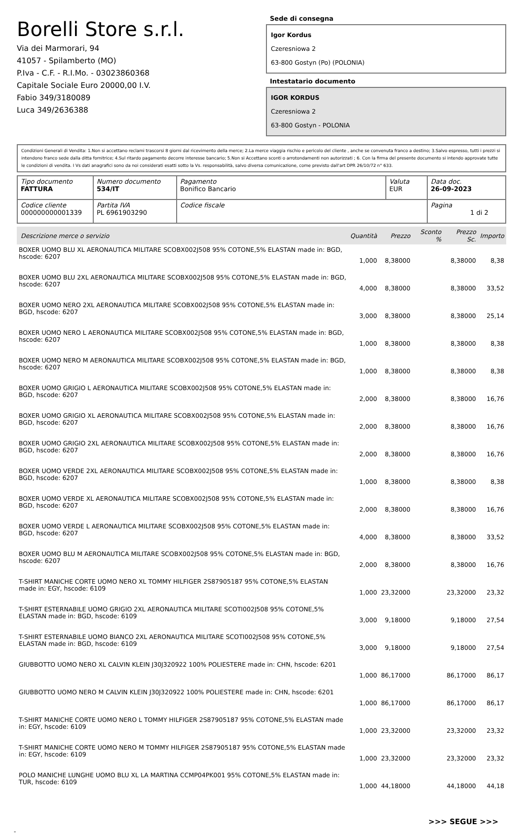Borelli Store s.r.l.
Via dei Marmorari, 94
41057 - Spilamberto (MO)
P.Iva - C.F. - R.I.Mo. - 03023860368
Capitale Sociale Euro 20000,00 I.V.
Fabio 349/3180089
Luca 349/2636388
Sede di consegna
Igor Kordus
Czeresniowa 2
63-800 Gostyn (Po) (POLONIA)
Intestatario documento
IGOR KORDUS
Czeresniowa 2
63-800 Gostyn - POLONIA
Condizioni Generali di Vendita: 1.Non si accettano reclami trascorsi 8 giorni dal ricevimento della merce; 2.La merce viaggia rischio e pericolo del cliente , anche se convenuta franco a destino; 3.Salvo espresso, tutti i prezzi si intendono franco sede dalla ditta fornitrice; 4.Sul ritardo pagamento decorre interesse bancario; 5.Non si Accettano sconti o arrotondamenti non autorizzati ; 6. Con la firma del presente documento si intendo approvate tutte le condizioni di vendita. I Vs dati anagrafici sono da noi considerati esatti sotto la Vs. responsabilità, salvo diversa comunicazione, come previsto dall'art DPR 26/10/72 n° 633.
| Tipo documento FATTURA | Numero documento 534/IT | Pagamento Bonifico Bancario | Valuta EUR | Data doc. 26-09-2023 |
| Codice cliente 000000000001339 | Partita IVA PL 6961903290 | Codice fiscale | | Pagina 1 di 2 |
| Descrizione merce o servizio | Quantità | Prezzo | Sconto % | Prezzo Sc. | Importo |
| --- | --- | --- | --- | --- | --- |
| BOXER UOMO BLU XL AERONAUTICA MILITARE SCOBX002J508 95% COTONE,5% ELASTAN made in: BGD, hscode: 6207 | 1,000 | 8,38000 | | 8,38000 | 8,38 |
| BOXER UOMO BLU 2XL AERONAUTICA MILITARE SCOBX002J508 95% COTONE,5% ELASTAN made in: BGD, hscode: 6207 | 4,000 | 8,38000 | | 8,38000 | 33,52 |
| BOXER UOMO NERO 2XL AERONAUTICA MILITARE SCOBX002J508 95% COTONE,5% ELASTAN made in: BGD, hscode: 6207 | 3,000 | 8,38000 | | 8,38000 | 25,14 |
| BOXER UOMO NERO L AERONAUTICA MILITARE SCOBX002J508 95% COTONE,5% ELASTAN made in: BGD, hscode: 6207 | 1,000 | 8,38000 | | 8,38000 | 8,38 |
| BOXER UOMO NERO M AERONAUTICA MILITARE SCOBX002J508 95% COTONE,5% ELASTAN made in: BGD, hscode: 6207 | 1,000 | 8,38000 | | 8,38000 | 8,38 |
| BOXER UOMO GRIGIO L AERONAUTICA MILITARE SCOBX002J508 95% COTONE,5% ELASTAN made in: BGD, hscode: 6207 | 2,000 | 8,38000 | | 8,38000 | 16,76 |
| BOXER UOMO GRIGIO XL AERONAUTICA MILITARE SCOBX002J508 95% COTONE,5% ELASTAN made in: BGD, hscode: 6207 | 2,000 | 8,38000 | | 8,38000 | 16,76 |
| BOXER UOMO GRIGIO 2XL AERONAUTICA MILITARE SCOBX002J508 95% COTONE,5% ELASTAN made in: BGD, hscode: 6207 | 2,000 | 8,38000 | | 8,38000 | 16,76 |
| BOXER UOMO VERDE 2XL AERONAUTICA MILITARE SCOBX002J508 95% COTONE,5% ELASTAN made in: BGD, hscode: 6207 | 1,000 | 8,38000 | | 8,38000 | 8,38 |
| BOXER UOMO VERDE XL AERONAUTICA MILITARE SCOBX002J508 95% COTONE,5% ELASTAN made in: BGD, hscode: 6207 | 2,000 | 8,38000 | | 8,38000 | 16,76 |
| BOXER UOMO VERDE L AERONAUTICA MILITARE SCOBX002J508 95% COTONE,5% ELASTAN made in: BGD, hscode: 6207 | 4,000 | 8,38000 | | 8,38000 | 33,52 |
| BOXER UOMO BLU M AERONAUTICA MILITARE SCOBX002J508 95% COTONE,5% ELASTAN made in: BGD, hscode: 6207 | 2,000 | 8,38000 | | 8,38000 | 16,76 |
| T-SHIRT MANICHE CORTE UOMO NERO XL TOMMY HILFIGER 2S87905187 95% COTONE,5% ELASTAN made in: EGY, hscode: 6109 | 1,000 | 23,32000 | | 23,32000 | 23,32 |
| T-SHIRT ESTERNABILE UOMO GRIGIO 2XL AERONAUTICA MILITARE SCOTI002J508 95% COTONE,5% ELASTAN made in: BGD, hscode: 6109 | 3,000 | 9,18000 | | 9,18000 | 27,54 |
| T-SHIRT ESTERNABILE UOMO BIANCO 2XL AERONAUTICA MILITARE SCOTI002J508 95% COTONE,5% ELASTAN made in: BGD, hscode: 6109 | 3,000 | 9,18000 | | 9,18000 | 27,54 |
| GIUBBOTTO UOMO NERO XL CALVIN KLEIN J30J320922 100% POLIESTERE made in: CHN, hscode: 6201 | 1,000 | 86,17000 | | 86,17000 | 86,17 |
| GIUBBOTTO UOMO NERO M CALVIN KLEIN J30J320922 100% POLIESTERE made in: CHN, hscode: 6201 | 1,000 | 86,17000 | | 86,17000 | 86,17 |
| T-SHIRT MANICHE CORTE UOMO NERO L TOMMY HILFIGER 2S87905187 95% COTONE,5% ELASTAN made in: EGY, hscode: 6109 | 1,000 | 23,32000 | | 23,32000 | 23,32 |
| T-SHIRT MANICHE CORTE UOMO NERO M TOMMY HILFIGER 2S87905187 95% COTONE,5% ELASTAN made in: EGY, hscode: 6109 | 1,000 | 23,32000 | | 23,32000 | 23,32 |
| POLO MANICHE LUNGHE UOMO BLU XL LA MARTINA CCMP04PK001 95% COTONE,5% ELASTAN made in: TUR, hscode: 6109 | 1,000 | 44,18000 | | 44,18000 | 44,18 |
>>> SEGUE >>>
-